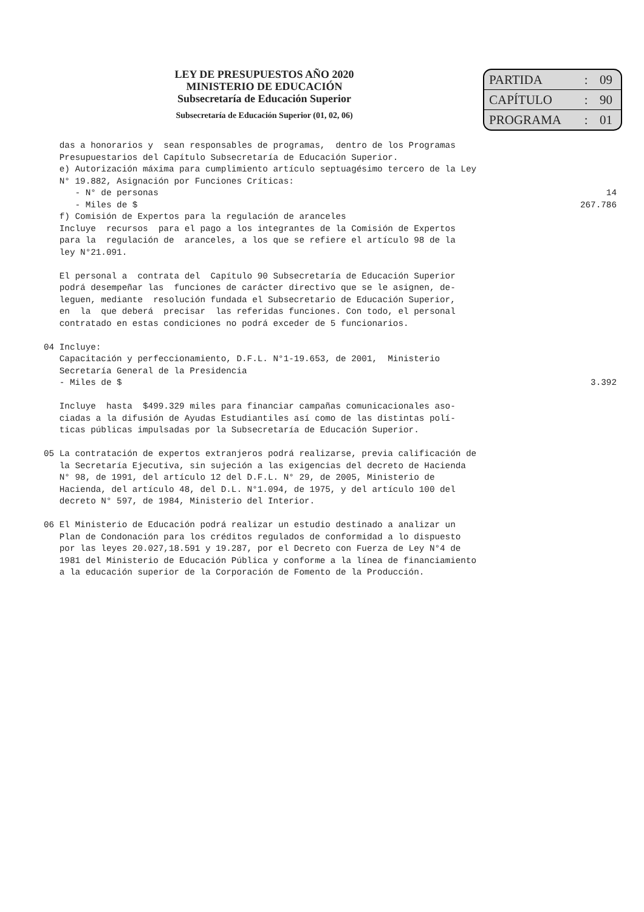LEY DE PRESUPUESTOS AÑO 2020
MINISTERIO DE EDUCACIÓN
Subsecretaría de Educación Superior
Subsecretaría de Educación Superior (01, 02, 06)
| PARTIDA | : | 09 |
| CAPÍTULO | : | 90 |
| PROGRAMA | : | 01 |
das a honorarios y sean responsables de programas, dentro de los Programas Presupuestarios del Capítulo Subsecretaría de Educación Superior. e) Autorización máxima para cumplimiento artículo septuagésimo tercero de la Ley N° 19.882, Asignación por Funciones Críticas:
- N° de personas 14
- Miles de $ 267.786
f) Comisión de Expertos para la regulación de aranceles Incluye recursos para el pago a los integrantes de la Comisión de Expertos para la regulación de aranceles, a los que se refiere el artículo 98 de la ley N°21.091. El personal a contrata del Capítulo 90 Subsecretaría de Educación Superior podrá desempeñar las funciones de carácter directivo que se le asignen, de- leguen, mediante resolución fundada el Subsecretario de Educación Superior, en la que deberá precisar las referidas funciones. Con todo, el personal contratado en estas condiciones no podrá exceder de 5 funcionarios. 04 Incluye: Capacitación y perfeccionamiento, D.F.L. N°1-19.653, de 2001, Ministerio Secretaría General de la Presidencia
- Miles de $ 3.392
Incluye hasta $499.329 miles para financiar campañas comunicacionales aso- ciadas a la difusión de Ayudas Estudiantiles así como de las distintas polí- ticas públicas impulsadas por la Subsecretaría de Educación Superior. 05 La contratación de expertos extranjeros podrá realizarse, previa calificación de la Secretaría Ejecutiva, sin sujeción a las exigencias del decreto de Hacienda N° 98, de 1991, del artículo 12 del D.F.L. N° 29, de 2005, Ministerio de Hacienda, del artículo 48, del D.L. N°1.094, de 1975, y del artículo 100 del decreto N° 597, de 1984, Ministerio del Interior. 06 El Ministerio de Educación podrá realizar un estudio destinado a analizar un Plan de Condonación para los créditos regulados de conformidad a lo dispuesto por las leyes 20.027,18.591 y 19.287, por el Decreto con Fuerza de Ley N°4 de 1981 del Ministerio de Educación Pública y conforme a la línea de financiamiento a la educación superior de la Corporación de Fomento de la Producción.